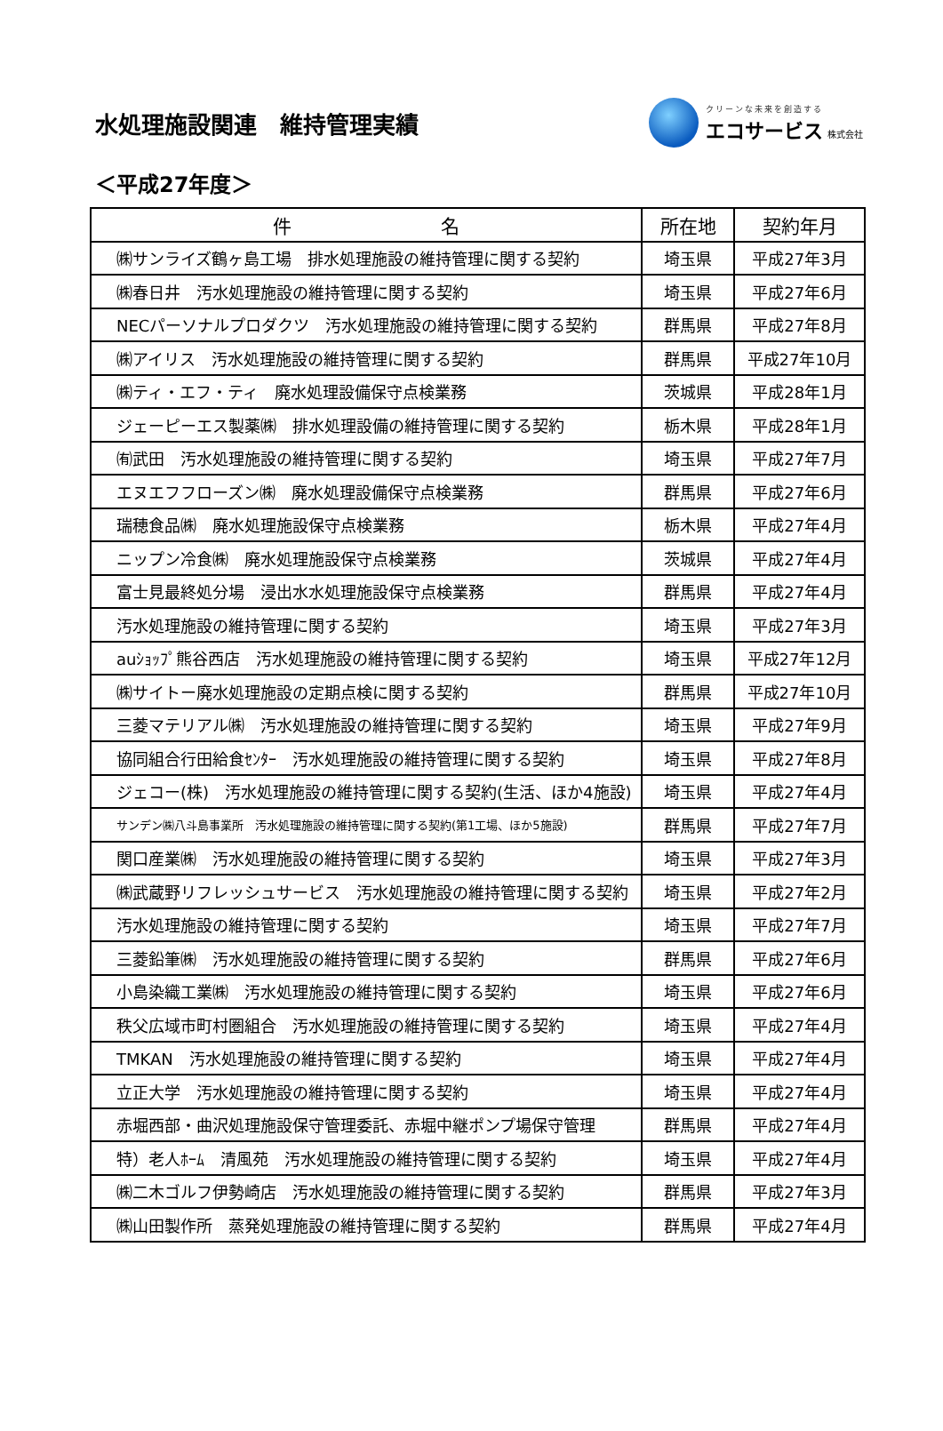水処理施設関連　維持管理実績
クリーンな未来を創造する
エコサービス 株式会社
＜平成27年度＞
| 件 名 | 所在地 | 契約年月 |
| --- | --- | --- |
| ㈱サンライズ鶴ヶ島工場 排水処理施設の維持管理に関する契約 | 埼玉県 | 平成27年3月 |
| ㈱春日井 汚水処理施設の維持管理に関する契約 | 埼玉県 | 平成27年6月 |
| NECパーソナルプロダクツ 汚水処理施設の維持管理に関する契約 | 群馬県 | 平成27年8月 |
| ㈱アイリス 汚水処理施設の維持管理に関する契約 | 群馬県 | 平成27年10月 |
| ㈱ティ・エフ・ティ 廃水処理設備保守点検業務 | 茨城県 | 平成28年1月 |
| ジェーピーエス製薬㈱ 排水処理設備の維持管理に関する契約 | 栃木県 | 平成28年1月 |
| ㈲武田 汚水処理施設の維持管理に関する契約 | 埼玉県 | 平成27年7月 |
| エヌエフフローズン㈱ 廃水処理設備保守点検業務 | 群馬県 | 平成27年6月 |
| 瑞穂食品㈱ 廃水処理施設保守点検業務 | 栃木県 | 平成27年4月 |
| ニップン冷食㈱ 廃水処理施設保守点検業務 | 茨城県 | 平成27年4月 |
| 富士見最終処分場 浸出水水処理施設保守点検業務 | 群馬県 | 平成27年4月 |
| 汚水処理施設の維持管理に関する契約 | 埼玉県 | 平成27年3月 |
| auｼｮｯﾌﾟ熊谷西店 汚水処理施設の維持管理に関する契約 | 埼玉県 | 平成27年12月 |
| ㈱サイトー廃水処理施設の定期点検に関する契約 | 群馬県 | 平成27年10月 |
| 三菱マテリアル㈱ 汚水処理施設の維持管理に関する契約 | 埼玉県 | 平成27年9月 |
| 協同組合行田給食ｾﾝﾀｰ 汚水処理施設の維持管理に関する契約 | 埼玉県 | 平成27年8月 |
| ジェコー(株) 汚水処理施設の維持管理に関する契約(生活、ほか4施設) | 埼玉県 | 平成27年4月 |
| サンデン㈱八斗島事業所 汚水処理施設の維持管理に関する契約(第1工場、ほか5施設) | 群馬県 | 平成27年7月 |
| 関口産業㈱ 汚水処理施設の維持管理に関する契約 | 埼玉県 | 平成27年3月 |
| ㈱武蔵野リフレッシュサービス 汚水処理施設の維持管理に関する契約 | 埼玉県 | 平成27年2月 |
| 汚水処理施設の維持管理に関する契約 | 埼玉県 | 平成27年7月 |
| 三菱鉛筆㈱ 汚水処理施設の維持管理に関する契約 | 群馬県 | 平成27年6月 |
| 小島染織工業㈱ 汚水処理施設の維持管理に関する契約 | 埼玉県 | 平成27年6月 |
| 秩父広域市町村圏組合 汚水処理施設の維持管理に関する契約 | 埼玉県 | 平成27年4月 |
| TMKAN 汚水処理施設の維持管理に関する契約 | 埼玉県 | 平成27年4月 |
| 立正大学 汚水処理施設の維持管理に関する契約 | 埼玉県 | 平成27年4月 |
| 赤堀西部・曲沢処理施設保守管理委託、赤堀中継ポンプ場保守管理 | 群馬県 | 平成27年4月 |
| 特）老人ﾎｰﾑ 清風苑 汚水処理施設の維持管理に関する契約 | 埼玉県 | 平成27年4月 |
| ㈱二木ゴルフ伊勢崎店 汚水処理施設の維持管理に関する契約 | 群馬県 | 平成27年3月 |
| ㈱山田製作所 蒸発処理施設の維持管理に関する契約 | 群馬県 | 平成27年4月 |